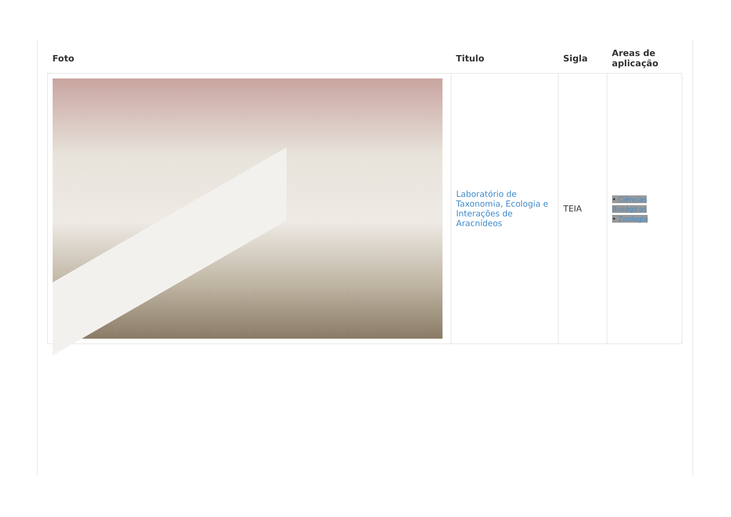| Foto | Titulo | Sigla | Areas de aplicação |
| --- | --- | --- | --- |
| | Laboratório de Taxonomia, Ecologia e Interações de Aracnídeos | TEIA | • Ciências Biológicas • Zoologia |